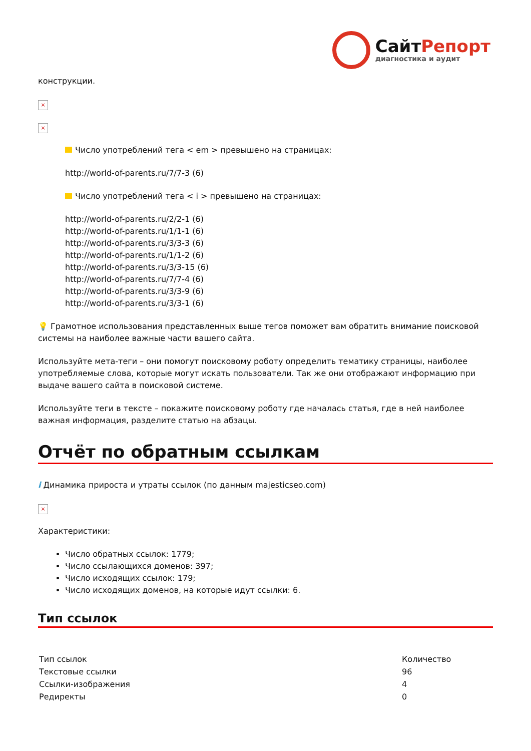СайтРепорт
диагностика и аудит
конструкции.
×
×
Число употреблений тега < em > превышено на страницах:
http://world-of-parents.ru/7/7-3 (6)
Число употреблений тега < i > превышено на страницах:
http://world-of-parents.ru/2/2-1 (6)
http://world-of-parents.ru/1/1-1 (6)
http://world-of-parents.ru/3/3-3 (6)
http://world-of-parents.ru/1/1-2 (6)
http://world-of-parents.ru/3/3-15 (6)
http://world-of-parents.ru/7/7-4 (6)
http://world-of-parents.ru/3/3-9 (6)
http://world-of-parents.ru/3/3-1 (6)
💡 Грамотное использования представленных выше тегов поможет вам обратить внимание поисковой системы на наиболее важные части вашего сайта.
Используйте мета-теги – они помогут поисковому роботу определить тематику страницы, наиболее употребляемые слова, которые могут искать пользователи. Так же они отображают информацию при выдаче вашего сайта в поисковой системе.
Используйте теги в тексте – покажите поисковому роботу где началась статья, где в ней наиболее важная информация, разделите статью на абзацы.
Отчёт по обратным ссылкам
i Динамика прироста и утраты ссылок (по данным majesticseo.com)
×
Характеристики:
Число обратных ссылок: 1779;
Число ссылающихся доменов: 397;
Число исходящих ссылок: 179;
Число исходящих доменов, на которые идут ссылки: 6.
Тип ссылок
| Тип ссылок | Количество |
| --- | --- |
| Текстовые ссылки | 96 |
| Ссылки-изображения | 4 |
| Редиректы | 0 |